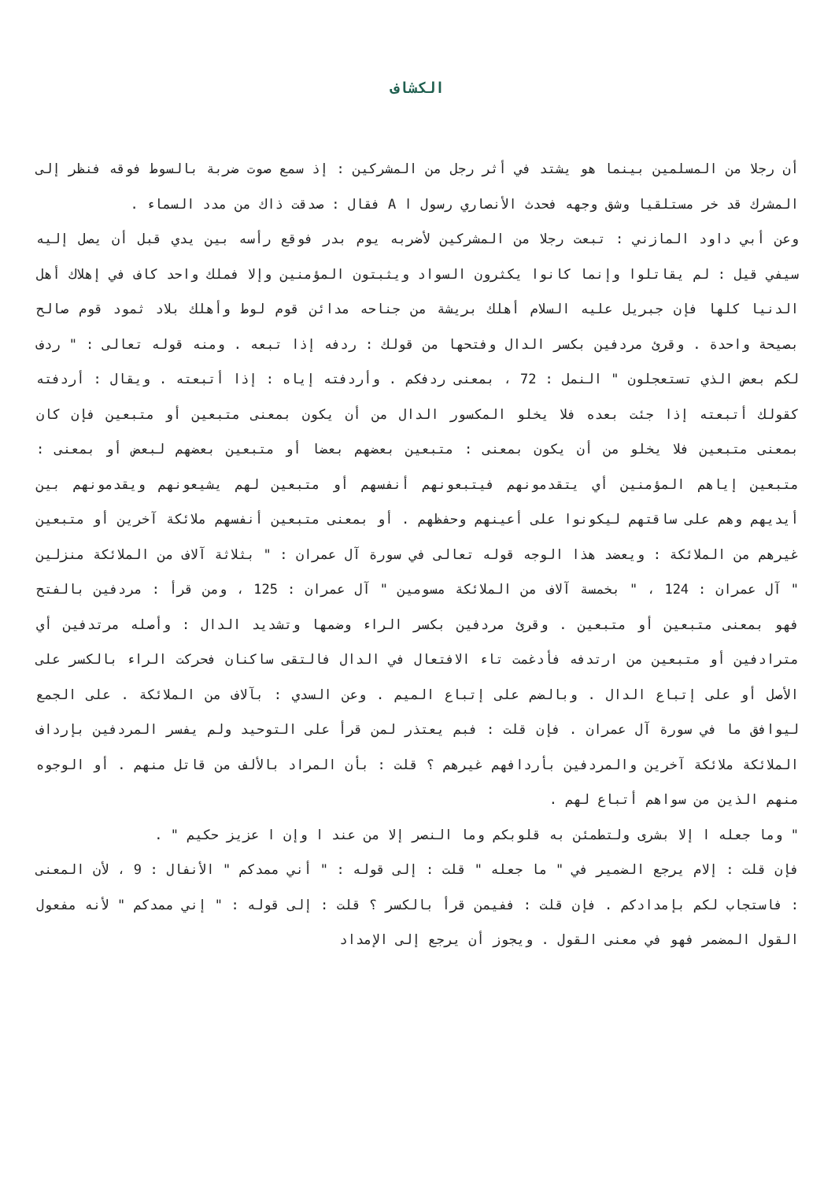الكشاف
أن رجلا من المسلمين بينما هو يشتد في أثر رجل من المشركين : إذ سمع صوت ضربة بالسوط فوقه فنظر إلى المشرك قد خر مستلقيا وشق وجهه فحدث الأنصاري رسول ا A فقال : صدقت ذاك من مدد السماء .
وعن أبي داود المازني : تبعت رجلا من المشركين لأضربه يوم بدر فوقع رأسه بين يدي قبل أن يصل إليه سيفي قيل : لم يقاتلوا وإنما كانوا يكثرون السواد ويثبتون المؤمنين وإلا فملك واحد كاف في إهلاك أهل الدنيا كلها فإن جبريل عليه السلام أهلك بريشة من جناحه مدائن قوم لوط وأهلك بلاد ثمود قوم صالح بصيحة واحدة . وقرئ مردفين بكسر الدال وفتحها من قولك : ردفه إذا تبعه . ومنه قوله تعالى : " ردف لكم بعض الذي تستعجلون " النمل : 72 ، بمعنى ردفكم . وأردفته إياه : إذا أتبعته . ويقال : أردفته كقولك أتبعته إذا جئت بعده فلا يخلو المكسور الدال من أن يكون بمعنى متبعين أو متبعين فإن كان بمعنى متبعين فلا يخلو من أن يكون بمعنى : متبعين بعضهم بعضا أو متبعين بعضهم لبعض أو بمعنى : متبعين إياهم المؤمنين أي يتقدمونهم فيتبعونهم أنفسهم أو متبعين لهم يشيعونهم ويقدمونهم بين أيديهم وهم على ساقتهم ليكونوا على أعينهم وحفظهم . أو بمعنى متبعين أنفسهم ملائكة آخرين أو متبعين غيرهم من الملائكة : ويعضد هذا الوجه قوله تعالى في سورة آل عمران : " بثلاثة آلاف من الملائكة منزلين " آل عمران : 124 ، " بخمسة آلاف من الملائكة مسومين " آل عمران : 125 ، ومن قرأ : مردفين بالفتح فهو بمعنى متبعين أو متبعين . وقرئ مردفين بكسر الراء وضمها وتشديد الدال : وأصله مرتدفين أي مترادفين أو متبعين من ارتدفه فأدغمت تاء الافتعال في الدال فالتقى ساكنان فحركت الراء بالكسر على الأصل أو على إتباع الدال . وبالضم على إتباع الميم . وعن السدي : بآلاف من الملائكة . على الجمع ليوافق ما في سورة آل عمران . فإن قلت : فبم يعتذر لمن قرأ على التوحيد ولم يفسر المردفين بإرداف الملائكة ملائكة آخرين والمردفين بأردافهم غيرهم ؟ قلت : بأن المراد بالألف من قاتل منهم . أو الوجوه منهم الذين من سواهم أتباع لهم .
" وما جعله ا إلا بشرى ولتطمئن به قلوبكم وما النصر إلا من عند ا وإن ا عزيز حكيم " .
فإن قلت : إلام يرجع الضمير في " ما جعله " قلت : إلى قوله : " أني ممدكم " الأنفال : 9 ، لأن المعنى : فاستجاب لكم بإمدادكم . فإن قلت : ففيمن قرأ بالكسر ؟ قلت : إلى قوله : " إني ممدكم " لأنه مفعول القول المضمر فهو في معنى القول . ويجوز أن يرجع إلى الإمداد